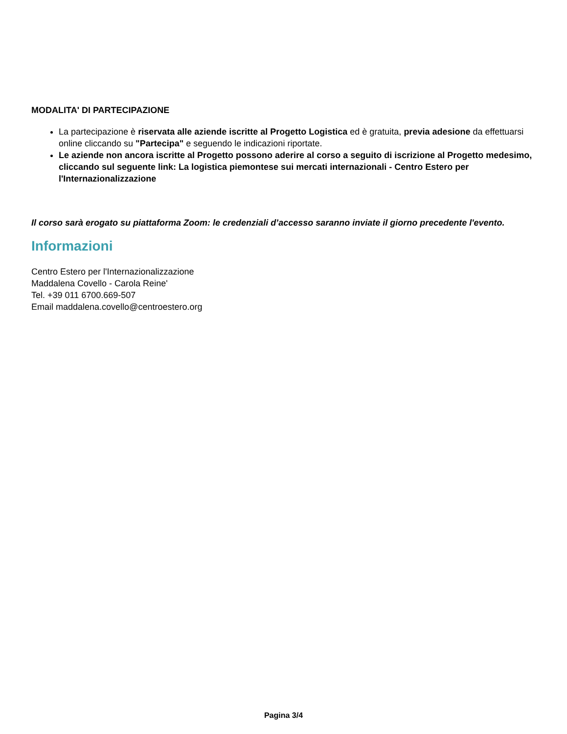MODALITA' DI PARTECIPAZIONE
La partecipazione è riservata alle aziende iscritte al Progetto Logistica ed è gratuita, previa adesione da effettuarsi online cliccando su "Partecipa" e seguendo le indicazioni riportate.
Le aziende non ancora iscritte al Progetto possono aderire al corso a seguito di iscrizione al Progetto medesimo, cliccando sul seguente link: La logistica piemontese sui mercati internazionali - Centro Estero per l'Internazionalizzazione
Il corso sarà erogato su piattaforma Zoom: le credenziali d’accesso saranno inviate il giorno precedente l'evento.
Informazioni
Centro Estero per l'Internazionalizzazione
Maddalena Covello - Carola Reine'
Tel. +39 011 6700.669-507
Email maddalena.covello@centroestero.org
Pagina 3/4